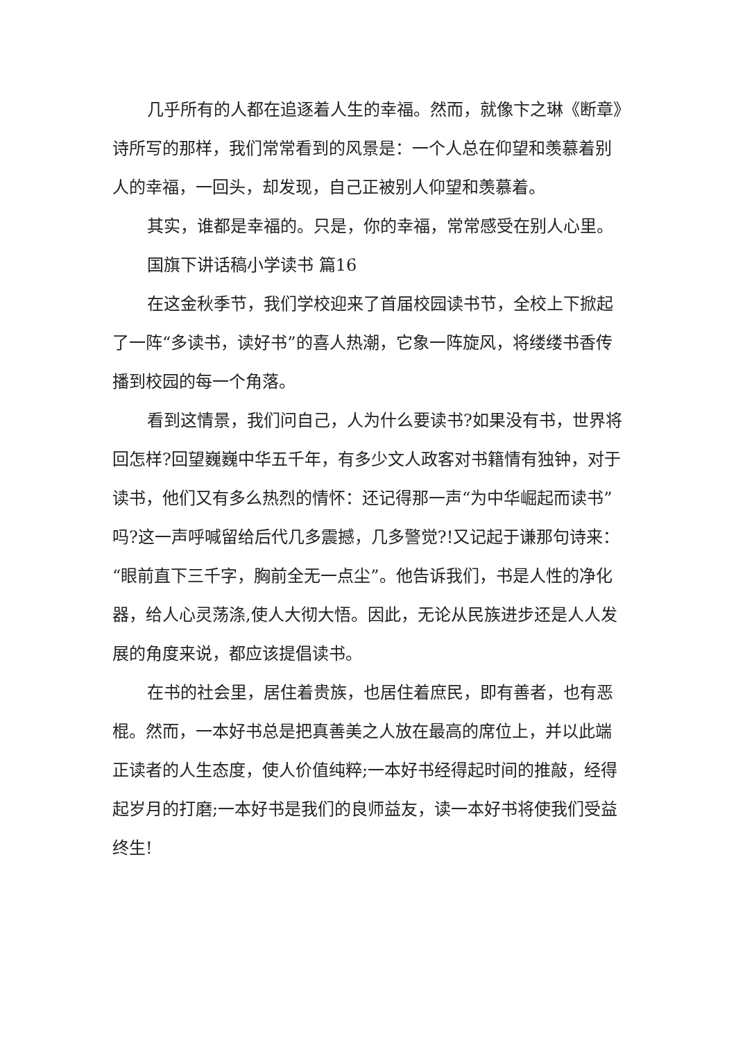几乎所有的人都在追逐着人生的幸福。然而，就像卞之琳《断章》诗所写的那样，我们常常看到的风景是：一个人总在仰望和羡慕着别人的幸福，一回头，却发现，自己正被别人仰望和羡慕着。
其实，谁都是幸福的。只是，你的幸福，常常感受在别人心里。
国旗下讲话稿小学读书 篇16
在这金秋季节，我们学校迎来了首届校园读书节，全校上下掀起了一阵“多读书，读好书”的喜人热潮，它象一阵旋风，将缕缕书香传播到校园的每一个角落。
看到这情景，我们问自己，人为什么要读书?如果没有书，世界将回怎样?回望巍巍中华五千年，有多少文人政客对书籍情有独钟，对于读书，他们又有多么热烈的情怀：还记得那一声“为中华崛起而读书”吗?这一声呼喊留给后代几多震撼，几多警觉?!又记起于谦那句诗来：“眼前直下三千字，胸前全无一点尘”。他告诉我们，书是人性的净化器，给人心灵荡涤,使人大彻大悟。因此，无论从民族进步还是人人发展的角度来说，都应该提倡读书。
在书的社会里，居住着贵族，也居住着庶民，即有善者，也有恶棍。然而，一本好书总是把真善美之人放在最高的席位上，并以此端正读者的人生态度，使人价值纯粹;一本好书经得起时间的推敲，经得起岁月的打磨;一本好书是我们的良师益友，读一本好书将使我们受益终生!